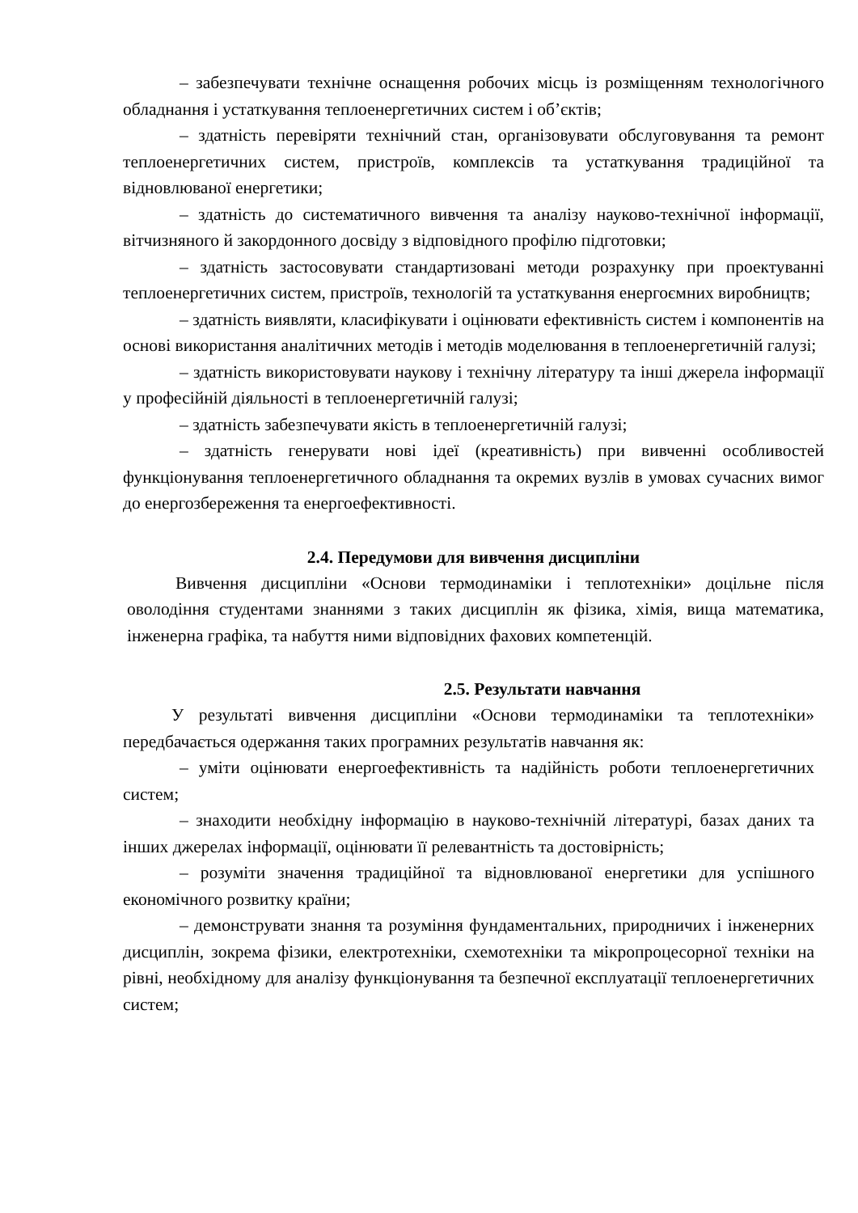– забезпечувати технічне оснащення робочих місць із розміщенням технологічного обладнання і устаткування теплоенергетичних систем і об’єктів;
– здатність перевіряти технічний стан, організовувати обслуговування та ремонт теплоенергетичних систем, пристроїв, комплексів та устаткування традиційної та відновлюваної енергетики;
– здатність до систематичного вивчення та аналізу науково-технічної інформації, вітчизняного й закордонного досвіду з відповідного профілю підготовки;
– здатність застосовувати стандартизовані методи розрахунку при проектуванні теплоенергетичних систем, пристроїв, технологій та устаткування енергоємних виробництв;
– здатність виявляти, класифікувати і оцінювати ефективність систем і компонентів на основі використання аналітичних методів і методів моделювання в теплоенергетичній галузі;
– здатність використовувати наукову і технічну літературу та інші джерела інформації у професійній діяльності в теплоенергетичній галузі;
– здатність забезпечувати якість в теплоенергетичній галузі;
– здатність генерувати нові ідеї (креативність) при вивченні особливостей функціонування теплоенергетичного обладнання та окремих вузлів в умовах сучасних вимог до енергозбереження та енергоефективності.
2.4. Передумови для вивчення дисципліни
Вивчення дисципліни «Основи термодинаміки і теплотехніки» доцільне після оволодіння студентами знаннями з таких дисциплін як фізика, хімія, вища математика, інженерна графіка, та набуття ними відповідних фахових компетенцій.
2.5. Результати навчання
У результаті вивчення дисципліни «Основи термодинаміки та теплотехніки» передбачається одержання таких програмних результатів навчання як:
– уміти оцінювати енергоефективність та надійність роботи теплоенергетичних систем;
– знаходити необхідну інформацію в науково-технічній літературі, базах даних та інших джерелах інформації, оцінювати її релевантність та достовірність;
– розуміти значення традиційної та відновлюваної енергетики для успішного економічного розвитку країни;
– демонструвати знання та розуміння фундаментальних, природничих і інженерних дисциплін, зокрема фізики, електротехніки, схемотехніки та мікропроцесорної техніки на рівні, необхідному для аналізу функціонування та безпечної експлуатації теплоенергетичних систем;